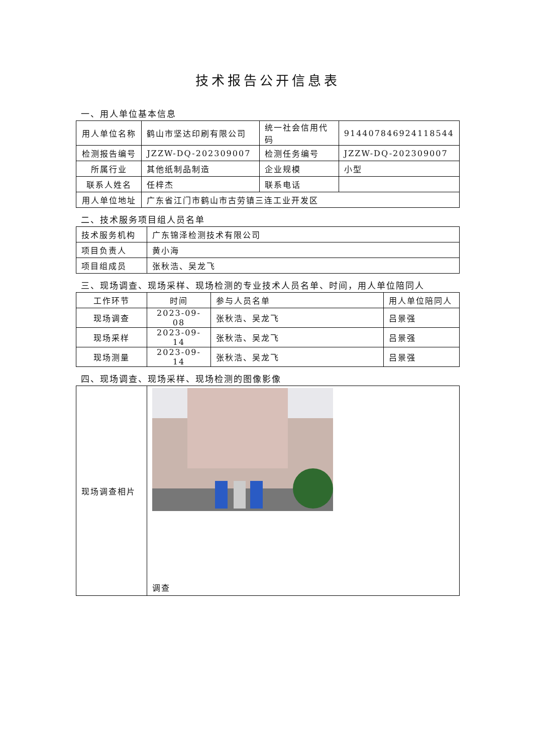技术报告公开信息表
一、用人单位基本信息
| 用人单位名称 | 鹤山市坚达印刷有限公司 | 统一社会信用代码 | 914407846924118544 |
| 检测报告编号 | JZZW-DQ-202309007 | 检测任务编号 | JZZW-DQ-202309007 |
| 所属行业 | 其他纸制品制造 | 企业规模 | 小型 |
| 联系人姓名 | 任梓杰 | 联系电话 | |
| 用人单位地址 | 广东省江门市鹤山市古劳镇三连工业开发区 | | |
二、技术服务项目组人员名单
| 技术服务机构 | 广东锦泽检测技术有限公司 |
| 项目负责人 | 黄小海 |
| 项目组成员 | 张秋浩、吴龙飞 |
三、现场调查、现场采样、现场检测的专业技术人员名单、时间，用人单位陪同人
| 工作环节 | 时间 | 参与人员名单 | 用人单位陪同人 |
| 现场调查 | 2023-09-08 | 张秋浩、吴龙飞 | 吕景强 |
| 现场采样 | 2023-09-14 | 张秋浩、吴龙飞 | 吕景强 |
| 现场测量 | 2023-09-14 | 张秋浩、吴龙飞 | 吕景强 |
四、现场调查、现场采样、现场检测的图像影像
| 现场调查相片 | 调查 |